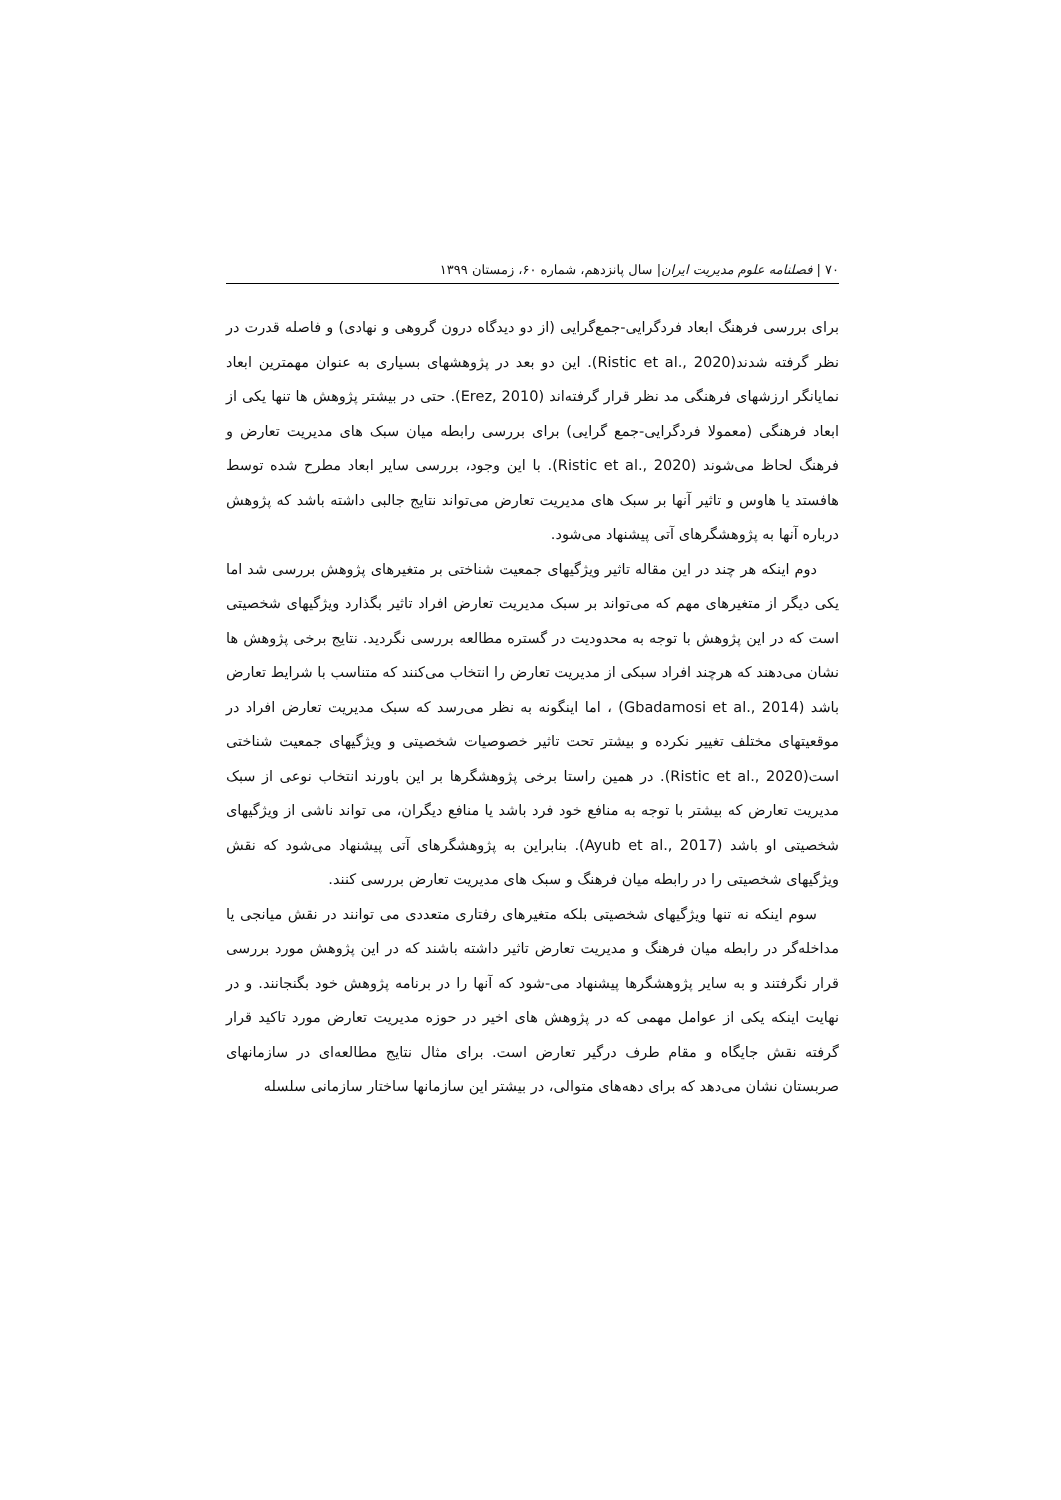۷۰ | فصلنامه علوم مدیریت ایران| سال پانزدهم، شماره ۶۰، زمستان ۱۳۹۹
برای بررسی فرهنگ ابعاد فردگرایی-جمع‌گرایی (از دو دیدگاه درون گروهی و نهادی) و فاصله قدرت در نظر گرفته شدند(Ristic et al., 2020). این دو بعد در پژوهشهای بسیاری به عنوان مهمترین ابعاد نمایانگر ارزشهای فرهنگی مد نظر قرار گرفته‌اند (Erez, 2010). حتی در بیشتر پژوهش ها تنها یکی از ابعاد فرهنگی (معمولا فردگرایی-جمع گرایی) برای بررسی رابطه میان سبک های مدیریت تعارض و فرهنگ لحاظ می‌شوند (Ristic et al., 2020). با این وجود، بررسی سایر ابعاد مطرح شده توسط هافستد یا هاوس و تاثیر آنها بر سبک های مدیریت تعارض می‌تواند نتایج جالبی داشته باشد که پژوهش درباره آنها به پژوهشگرهای آتی پیشنهاد می‌شود.
دوم اینکه هر چند در این مقاله تاثیر ویژگیهای جمعیت شناختی بر متغیرهای پژوهش بررسی شد اما یکی دیگر از متغیرهای مهم که می‌تواند بر سبک مدیریت تعارض افراد تاثیر بگذارد ویژگیهای شخصیتی است که در این پژوهش با توجه به محدودیت در گستره مطالعه بررسی نگردید. نتایج برخی پژوهش ها نشان می‌دهند که هرچند افراد سبکی از مدیریت تعارض را انتخاب می‌کنند که متناسب با شرایط تعارض باشد (Gbadamosi et al., 2014) ، اما اینگونه به نظر می‌رسد که سبک مدیریت تعارض افراد در موقعیتهای مختلف تغییر نکرده و بیشتر تحت تاثیر خصوصیات شخصیتی و ویژگیهای جمعیت شناختی است(Ristic et al., 2020). در همین راستا برخی پژوهشگرها بر این باورند انتخاب نوعی از سبک مدیریت تعارض که بیشتر با توجه به منافع خود فرد باشد یا منافع دیگران، می تواند ناشی از ویژگیهای شخصیتی او باشد (Ayub et al., 2017). بنابراین به پژوهشگرهای آتی پیشنهاد می‌شود که نقش ویژگیهای شخصیتی را در رابطه میان فرهنگ و سبک های مدیریت تعارض بررسی کنند.
سوم اینکه نه تنها ویژگیهای شخصیتی بلکه متغیرهای رفتاری متعددی می توانند در نقش میانجی یا مداخله‌گر در رابطه میان فرهنگ و مدیریت تعارض تاثیر داشته باشند که در این پژوهش مورد بررسی قرار نگرفتند و به سایر پژوهشگرها پیشنهاد می-شود که آنها را در برنامه پژوهش خود بگنجانند. و در نهایت اینکه یکی از عوامل مهمی که در پژوهش های اخیر در حوزه مدیریت تعارض مورد تاکید قرار گرفته نقش جایگاه و مقام طرف درگیر تعارض است. برای مثال نتایج مطالعه‌ای در سازمانهای صربستان نشان می‌دهد که برای دهه‌های متوالی، در بیشتر این سازمانها ساختار سازمانی سلسله